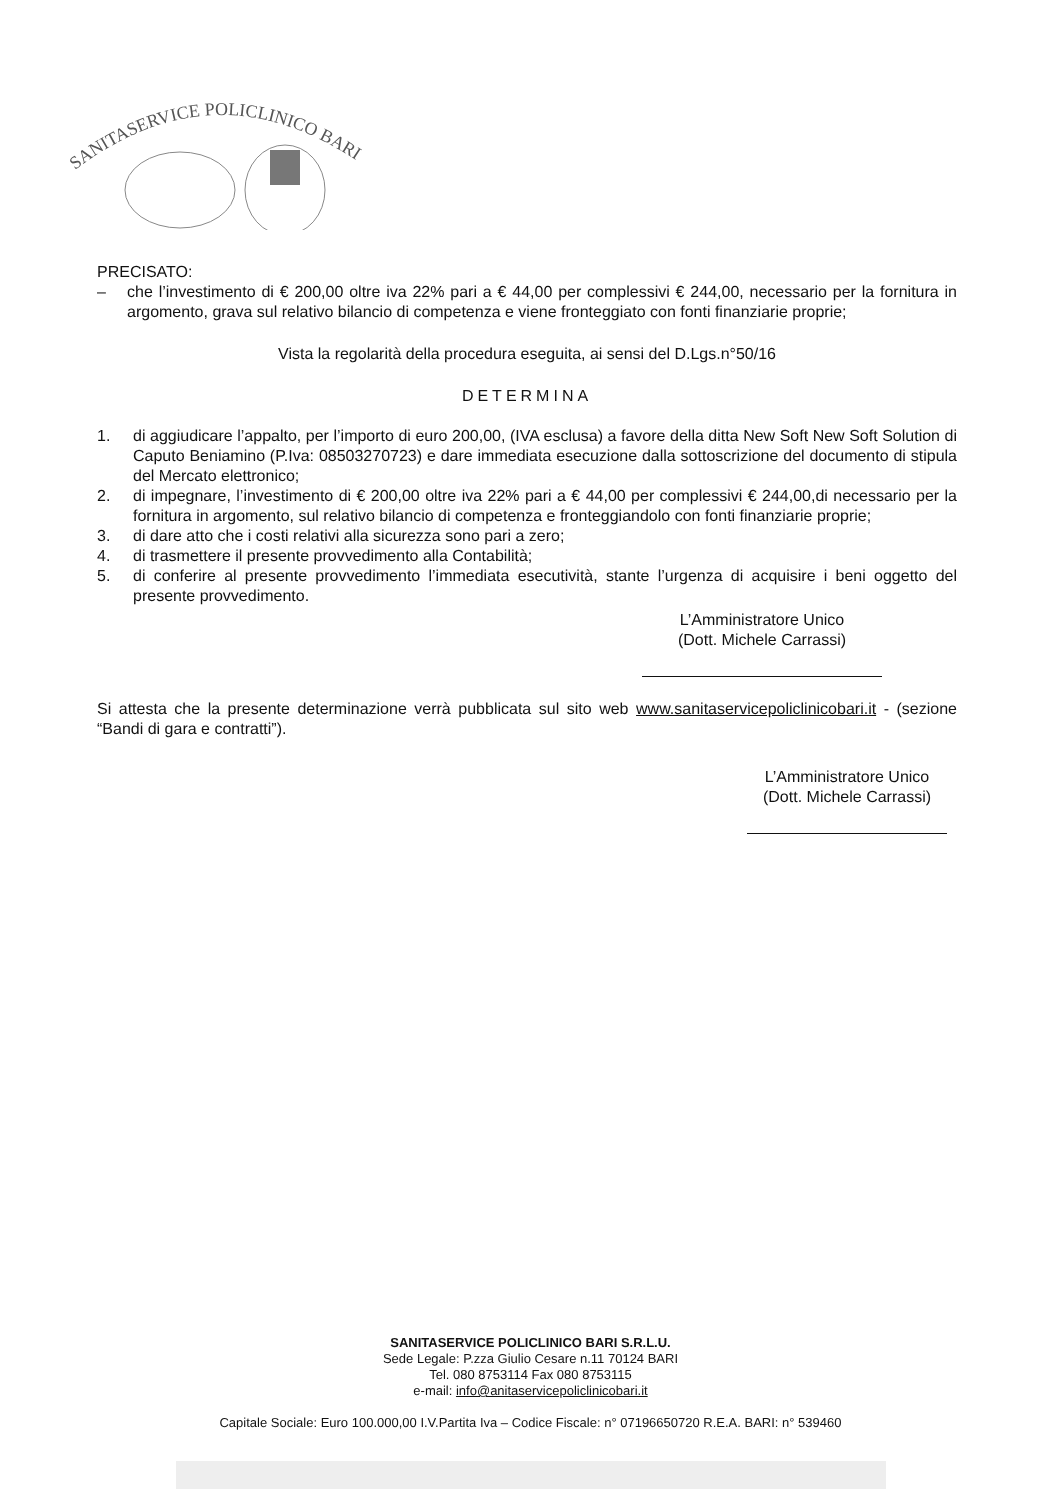SANITASERVICE POLICLINICO BARI
PRECISATO:
– che l’investimento di € 200,00 oltre iva 22% pari a € 44,00 per complessivi € 244,00, necessario per la fornitura in argomento, grava sul relativo bilancio di competenza e viene fronteggiato con fonti finanziarie proprie;
Vista la regolarità della procedura eseguita, ai sensi del D.Lgs.n°50/16
DETERMINA
1. di aggiudicare l’appalto, per l’importo di euro 200,00, (IVA esclusa) a favore della ditta New Soft New Soft Solution di Caputo Beniamino (P.Iva: 08503270723) e dare immediata esecuzione dalla sottoscrizione del documento di stipula del Mercato elettronico;
2. di impegnare, l’investimento di € 200,00 oltre iva 22% pari a € 44,00 per complessivi € 244,00,di necessario per la fornitura in argomento, sul relativo bilancio di competenza e fronteggiandolo con fonti finanziarie proprie;
3. di dare atto che i costi relativi alla sicurezza sono pari a zero;
4. di trasmettere il presente provvedimento alla Contabilità;
5. di conferire al presente provvedimento l’immediata esecutività, stante l’urgenza di acquisire i beni oggetto del presente provvedimento.
L’Amministratore Unico
(Dott. Michele Carrassi)
Si attesta che la presente determinazione verrà pubblicata sul sito web www.sanitaservicepoliclinicobari.it - (sezione “Bandi di gara e contratti”).
L’Amministratore Unico
(Dott. Michele Carrassi)
SANITASERVICE POLICLINICO BARI S.R.L.U.
Sede Legale: P.zza Giulio Cesare n.11 70124 BARI
Tel. 080 8753114 Fax 080 8753115
e-mail: info@anitaservicepoliclinicobari.it
Capitale Sociale: Euro 100.000,00 I.V.Partita Iva – Codice Fiscale: n° 07196650720 R.E.A. BARI: n° 539460